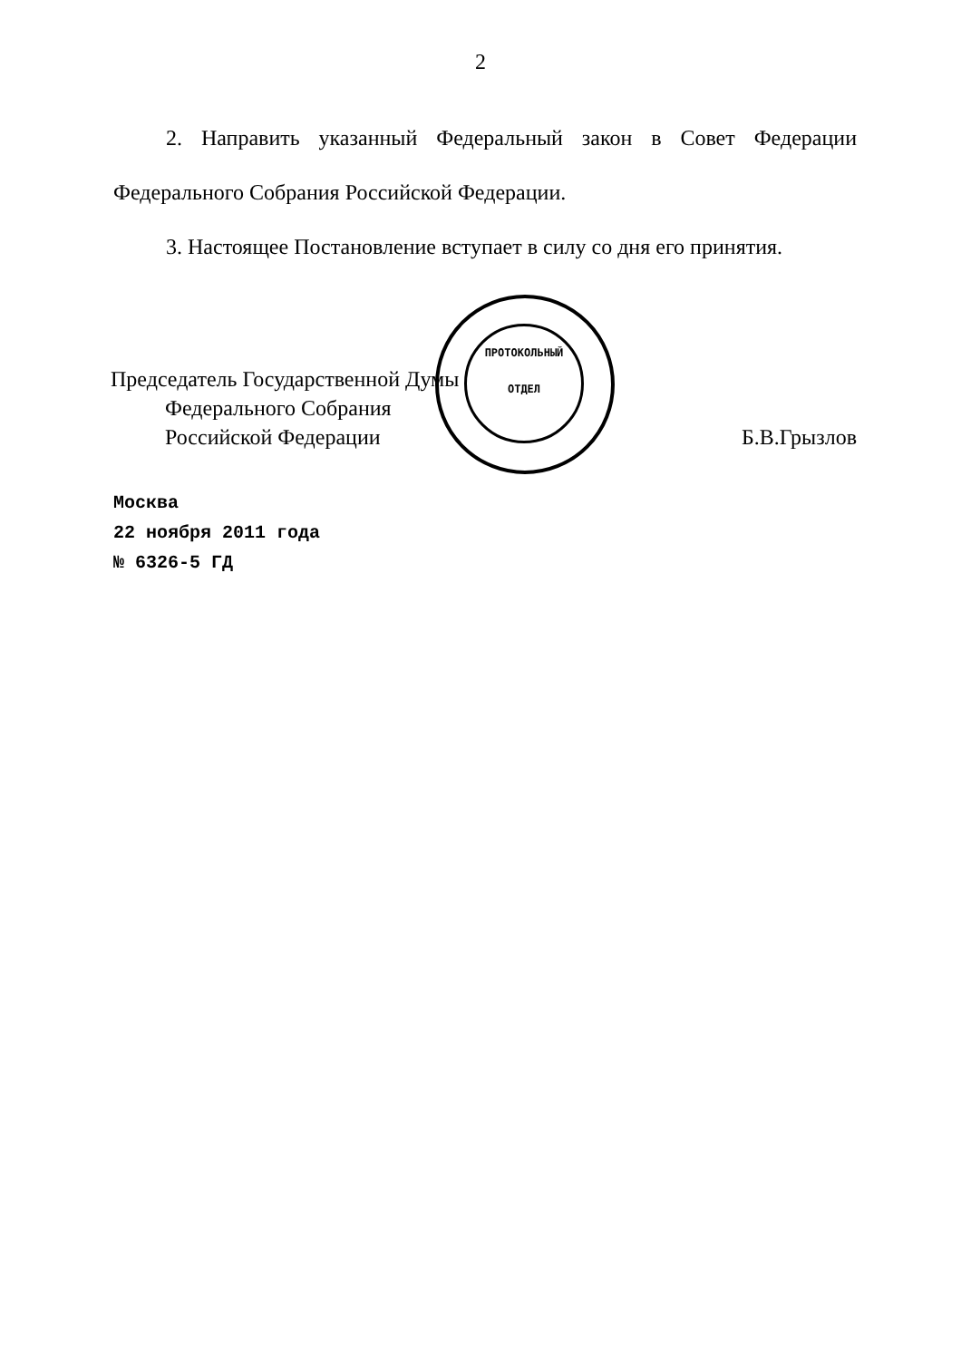2
2. Направить указанный Федеральный закон в Совет Федерации
Федерального Собрания Российской Федерации.
3. Настоящее Постановление вступает в силу со дня его принятия.
Председатель Государственной Думы
Федерального Собрания
Российской Федерации
Б.В.Грызлов
ПРОТОКОЛЬНЫЙ
ОТДЕЛ
Москва
22 ноября 2011 года
№ 6326-5 ГД